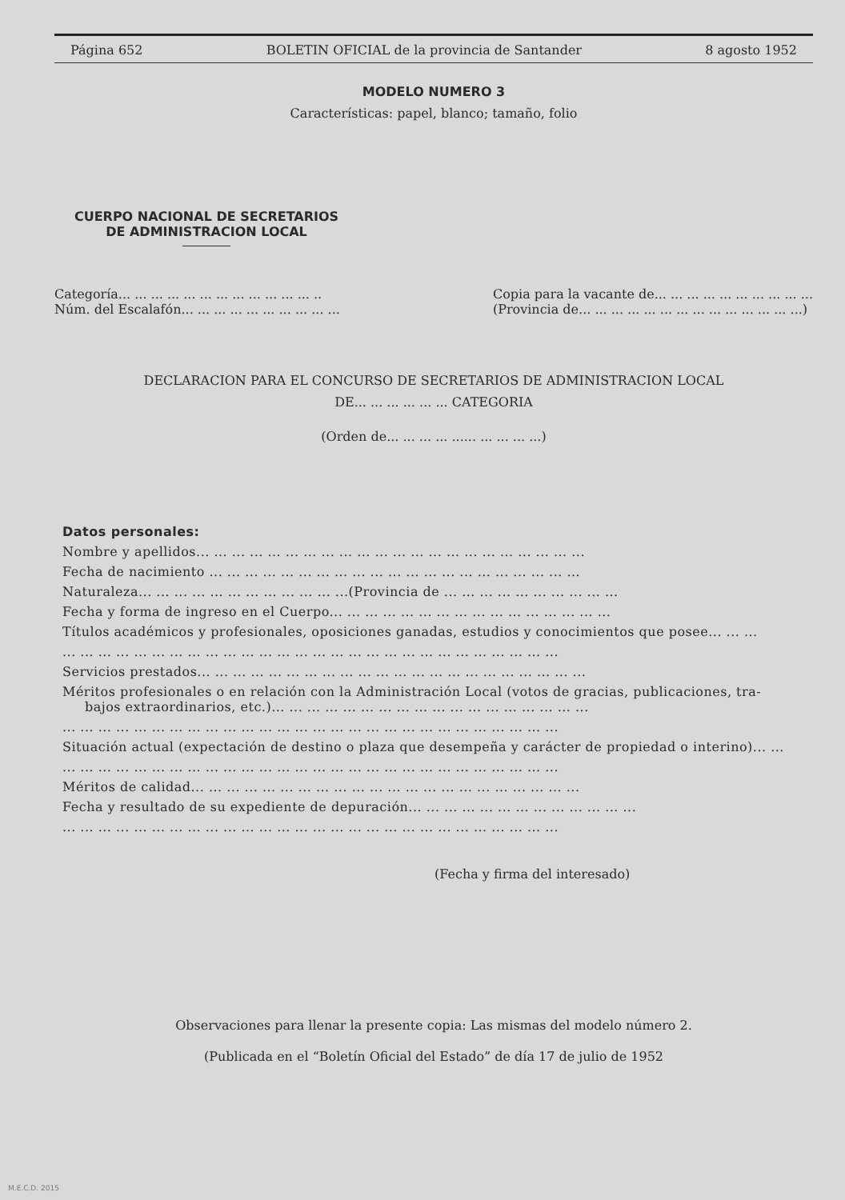Página 652 BOLETIN OFICIAL de la provincia de Santander 8 agosto 1952
MODELO NUMERO 3
Características: papel, blanco; tamaño, folio
CUERPO NACIONAL DE SECRETARIOS
DE ADMINISTRACION LOCAL
Categoría... ... ... ... ... ... ... ... ... ... ... ... ..
Núm. del Escalafón... ... ... ... ... ... ... ... ... ...
Copia para la vacante de... ... ... ... ... ... ... ... ... ...
(Provincia de... ... ... ... ... ... ... ... ... ... ... ... ... ...)
DECLARACION PARA EL CONCURSO DE SECRETARIOS DE ADMINISTRACION LOCAL
DE... ... ... ... ... ... CATEGORIA
(Orden de... ... ... ... ...... ... ... ... ...)
Datos personales:
Nombre y apellidos... ... ... ... ... ... ... ... ... ... ... ... ... ... ... ... ... ... ... ... ... ...
Fecha de nacimiento ... ... ... ... ... ... ... ... ... ... ... ... ... ... ... ... ... ... ... ... ...
Naturaleza... ... ... ... ... ... ... ... ... ... ... ...(Provincia de ... ... ... ... ... ... ... ... ... ...
Fecha y forma de ingreso en el Cuerpo... ... ... ... ... ... ... ... ... ... ... ... ... ... ... ...
Títulos académicos y profesionales, oposiciones ganadas, estudios y conocimientos que posee... ... ...
... ... ... ... ... ... ... ... ... ... ... ... ... ... ... ... ... ... ... ... ... ... ... ... ... ... ... ...
Servicios prestados... ... ... ... ... ... ... ... ... ... ... ... ... ... ... ... ... ... ... ... ... ...
Méritos profesionales o en relación con la Administración Local (votos de gracias, publicaciones, tra-
bajos extraordinarios, etc.)... ... ... ... ... ... ... ... ... ... ... ... ... ... ... ... ... ...
... ... ... ... ... ... ... ... ... ... ... ... ... ... ... ... ... ... ... ... ... ... ... ... ... ... ... ...
Situación actual (expectación de destino o plaza que desempeña y carácter de propiedad o interino)... ...
... ... ... ... ... ... ... ... ... ... ... ... ... ... ... ... ... ... ... ... ... ... ... ... ... ... ... ...
Méritos de calidad... ... ... ... ... ... ... ... ... ... ... ... ... ... ... ... ... ... ... ... ... ...
Fecha y resultado de su expediente de depuración... ... ... ... ... ... ... ... ... ... ... ... ...
... ... ... ... ... ... ... ... ... ... ... ... ... ... ... ... ... ... ... ... ... ... ... ... ... ... ... ...
(Fecha y firma del interesado)
Observaciones para llenar la presente copia: Las mismas del modelo número 2.
(Publicada en el “Boletín Oficial del Estado” de día 17 de julio de 1952
M.E.C.D. 2015